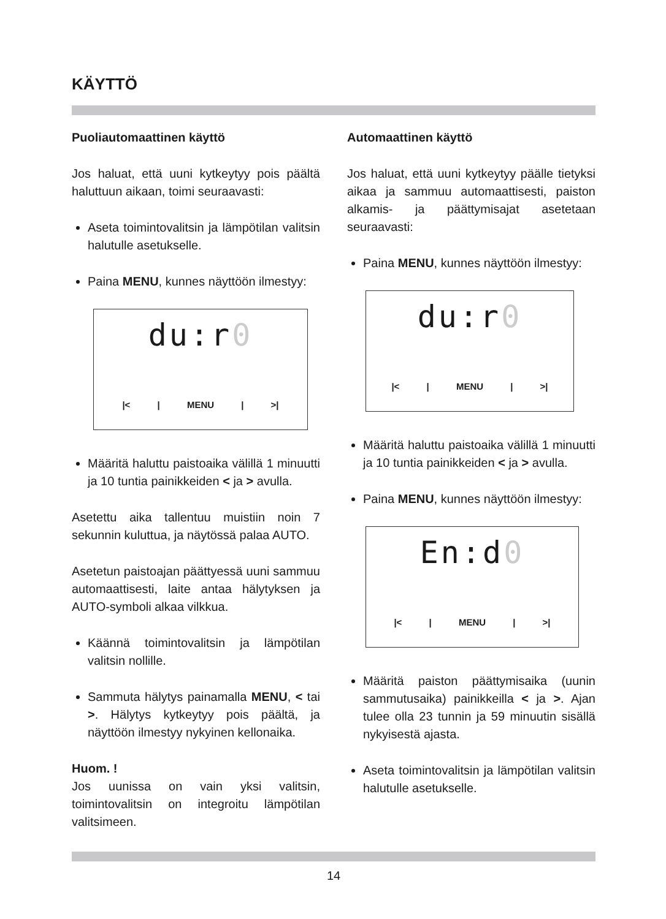KÄYTTÖ
Puoliautomaattinen käyttö
Jos haluat, että uuni kytkeytyy pois päältä haluttuun aikaan, toimi seuraavasti:
Aseta toimintovalitsin ja lämpötilan valitsin halutulle asetukselle.
Paina MENU, kunnes näyttöön ilmestyy:
du:r0
|< | MENU | >|
Määritä haluttu paistoaika välillä 1 minuutti ja 10 tuntia painikkeiden < ja > avulla.
Asetettu aika tallentuu muistiin noin 7 sekunnin kuluttua, ja näytössä palaa AUTO.
Asetetun paistoajan päättyessä uuni sammuu automaattisesti, laite antaa hälytyksen ja AUTO-symboli alkaa vilkkua.
Käännä toimintovalitsin ja lämpötilan valitsin nollille.
Sammuta hälytys painamalla MENU, < tai >. Hälytys kytkeytyy pois päältä, ja näyttöön ilmestyy nykyinen kellonaika.
Huom. !
Jos uunissa on vain yksi valitsin, toimintovalitsin on integroitu lämpötilan valitsimeen.
Automaattinen käyttö
Jos haluat, että uuni kytkeytyy päälle tietyksi aikaa ja sammuu automaattisesti, paiston alkamis- ja päättymisajat asetetaan seuraavasti:
Paina MENU, kunnes näyttöön ilmestyy:
du:r0
|< | MENU | >|
Määritä haluttu paistoaika välillä 1 minuutti ja 10 tuntia painikkeiden < ja > avulla.
Paina MENU, kunnes näyttöön ilmestyy:
En:d0
|< | MENU | >|
Määritä paiston päättymisaika (uunin sammutusaika) painikkeilla < ja >. Ajan tulee olla 23 tunnin ja 59 minuutin sisällä nykyisestä ajasta.
Aseta toimintovalitsin ja lämpötilan valitsin halutulle asetukselle.
14